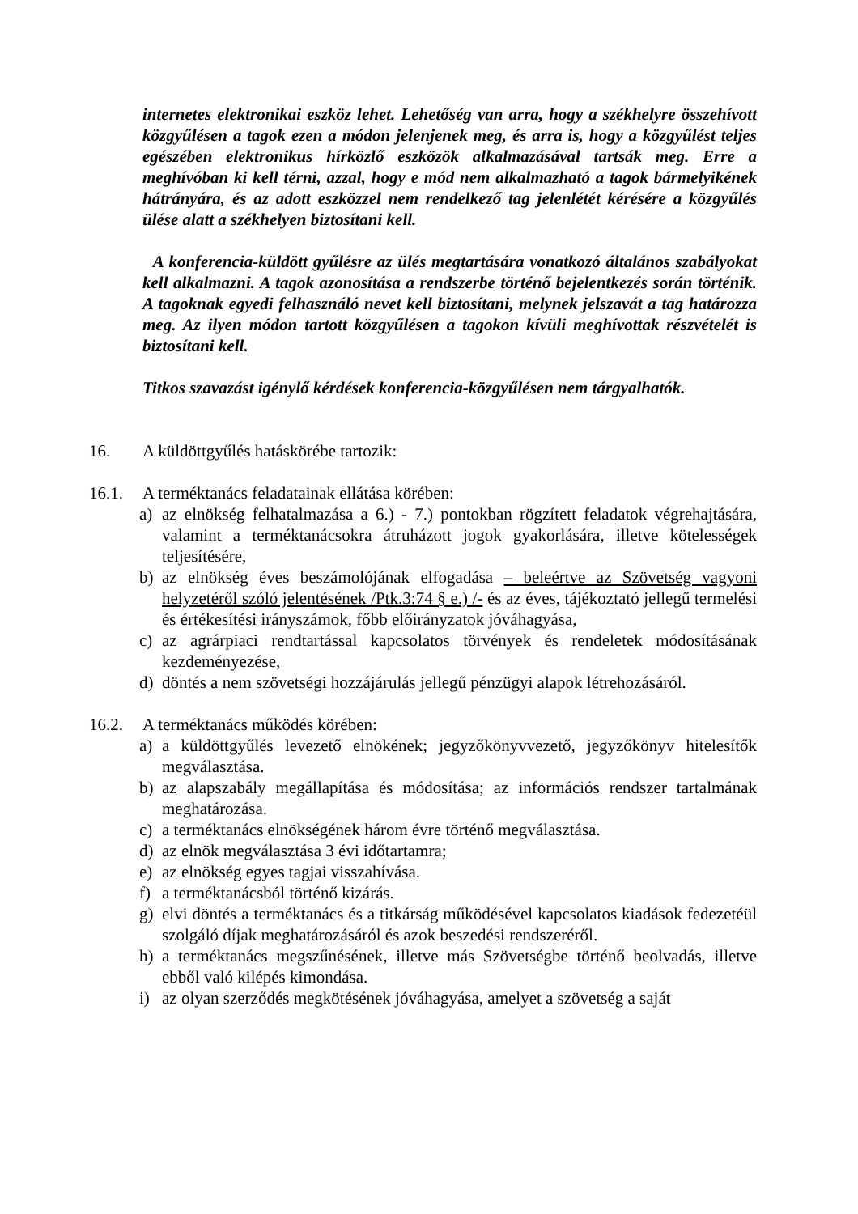internetes elektronikai eszköz lehet. Lehetőség van arra, hogy a székhelyre összehívott közgyűlésen a tagok ezen a módon jelenjenek meg, és arra is, hogy a közgyűlést teljes egészében elektronikus hírközlő eszközök alkalmazásával tartsák meg. Erre a meghívóban ki kell térni, azzal, hogy e mód nem alkalmazható a tagok bármelyikének hátrányára, és az adott eszközzel nem rendelkező tag jelenlétét kérésére a közgyűlés ülése alatt a székhelyen biztosítani kell.
A konferencia-küldött gyűlésre az ülés megtartására vonatkozó általános szabályokat kell alkalmazni. A tagok azonosítása a rendszerbe történő bejelentkezés során történik. A tagoknak egyedi felhasználó nevet kell biztosítani, melynek jelszavát a tag határozza meg. Az ilyen módon tartott közgyűlésen a tagokon kívüli meghívottak részvételét is biztosítani kell.
Titkos szavazást igénylő kérdések konferencia-közgyűlésen nem tárgyalhatók.
16. A küldöttgyűlés hatáskörébe tartozik:
16.1. A terméktanács feladatainak ellátása körében:
a) az elnökség felhatalmazása a 6.) - 7.) pontokban rögzített feladatok végrehajtására, valamint a terméktanácsokra átruházott jogok gyakorlására, illetve kötelességek teljesítésére,
b) az elnökség éves beszámolójának elfogadása – beleértve az Szövetség vagyoni helyzetéről szóló jelentésének /Ptk.3:74 § e.) /- és az éves, tájékoztató jellegű termelési és értékesítési irányszámok, főbb előirányzatok jóváhagyása,
c) az agrárpiaci rendtartással kapcsolatos törvények és rendeletek módosításának kezdeményezése,
d) döntés a nem szövetségi hozzájárulás jellegű pénzügyi alapok létrehozásáról.
16.2. A terméktanács működés körében:
a) a küldöttgyűlés levezető elnökének; jegyzőkönyvvezető, jegyzőkönyv hitelesítők megválasztása.
b) az alapszabály megállapítása és módosítása; az információs rendszer tartalmának meghatározása.
c) a terméktanács elnökségének három évre történő megválasztása.
d) az elnök megválasztása 3 évi időtartamra;
e) az elnökség egyes tagjai visszahívása.
f) a terméktanácsból történő kizárás.
g) elvi döntés a terméktanács és a titkárság működésével kapcsolatos kiadások fedezetéül szolgáló díjak meghatározásáról és azok beszedési rendszeréről.
h) a terméktanács megszűnésének, illetve más Szövetségbe történő beolvadás, illetve ebből való kilépés kimondása.
i) az olyan szerződés megkötésének jóváhagyása, amelyet a szövetség a saját